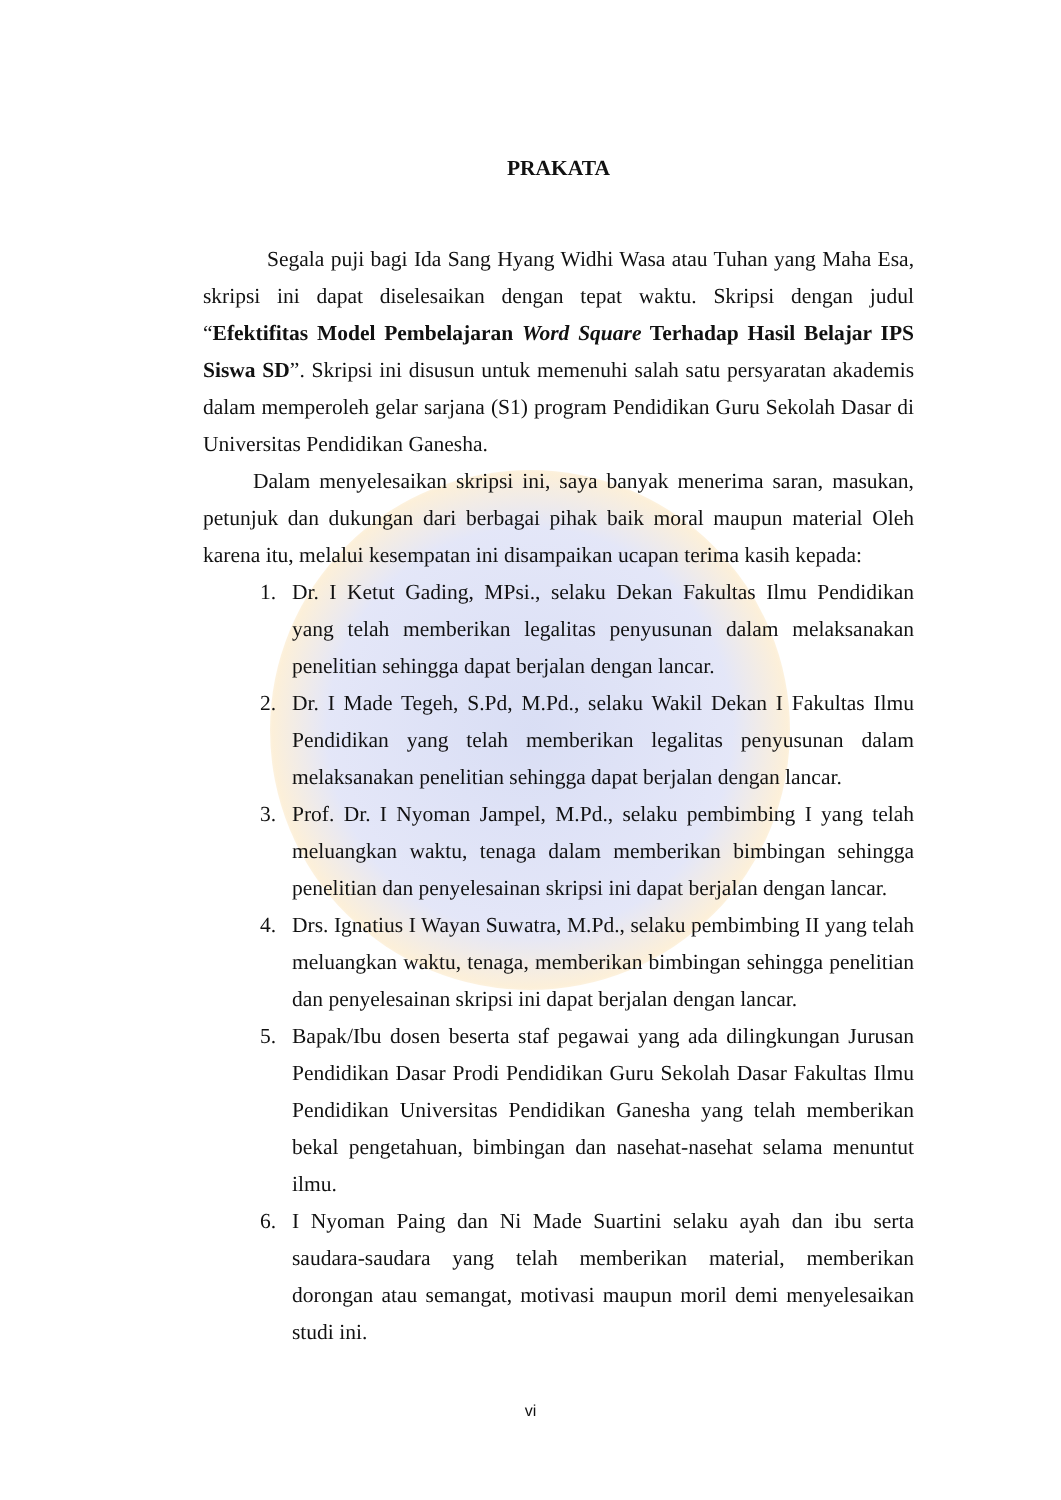PRAKATA
Segala puji bagi Ida Sang Hyang Widhi Wasa atau Tuhan yang Maha Esa, skripsi ini dapat diselesaikan dengan tepat waktu. Skripsi dengan judul “Efektifitas Model Pembelajaran Word Square Terhadap Hasil Belajar IPS Siswa SD”. Skripsi ini disusun untuk memenuhi salah satu persyaratan akademis dalam memperoleh gelar sarjana (S1) program Pendidikan Guru Sekolah Dasar di Universitas Pendidikan Ganesha.
Dalam menyelesaikan skripsi ini, saya banyak menerima saran, masukan, petunjuk dan dukungan dari berbagai pihak baik moral maupun material Oleh karena itu, melalui kesempatan ini disampaikan ucapan terima kasih kepada:
1. Dr. I Ketut Gading, MPsi., selaku Dekan Fakultas Ilmu Pendidikan yang telah memberikan legalitas penyusunan dalam melaksanakan penelitian sehingga dapat berjalan dengan lancar.
2. Dr. I Made Tegeh, S.Pd, M.Pd., selaku Wakil Dekan I Fakultas Ilmu Pendidikan yang telah memberikan legalitas penyusunan dalam melaksanakan penelitian sehingga dapat berjalan dengan lancar.
3. Prof. Dr. I Nyoman Jampel, M.Pd., selaku pembimbing I yang telah meluangkan waktu, tenaga dalam memberikan bimbingan sehingga penelitian dan penyelesainan skripsi ini dapat berjalan dengan lancar.
4. Drs. Ignatius I Wayan Suwatra, M.Pd., selaku pembimbing II yang telah meluangkan waktu, tenaga, memberikan bimbingan sehingga penelitian dan penyelesainan skripsi ini dapat berjalan dengan lancar.
5. Bapak/Ibu dosen beserta staf pegawai yang ada dilingkungan Jurusan Pendidikan Dasar Prodi Pendidikan Guru Sekolah Dasar Fakultas Ilmu Pendidikan Universitas Pendidikan Ganesha yang telah memberikan bekal pengetahuan, bimbingan dan nasehat-nasehat selama menuntut ilmu.
6. I Nyoman Paing dan Ni Made Suartini selaku ayah dan ibu serta saudara-saudara yang telah memberikan material, memberikan dorongan atau semangat, motivasi maupun moril demi menyelesaikan studi ini.
vi